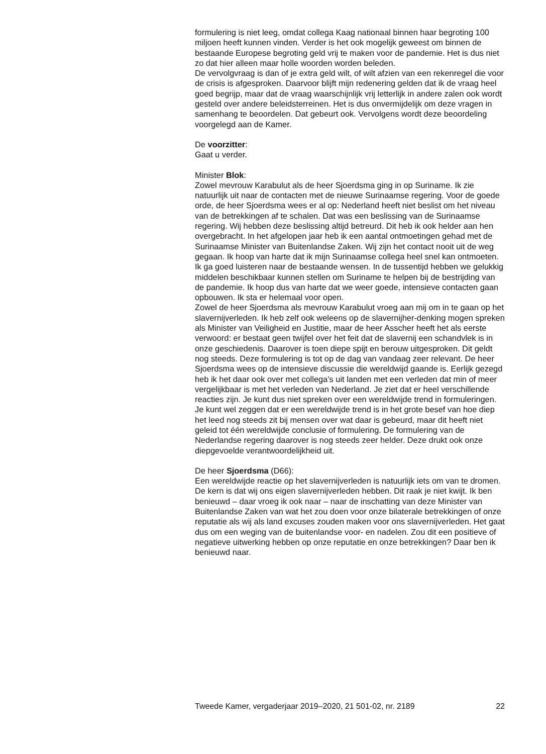formulering is niet leeg, omdat collega Kaag nationaal binnen haar begroting 100 miljoen heeft kunnen vinden. Verder is het ook mogelijk geweest om binnen de bestaande Europese begroting geld vrij te maken voor de pandemie. Het is dus niet zo dat hier alleen maar holle woorden worden beleden.
De vervolgvraag is dan of je extra geld wilt, of wilt afzien van een rekenregel die voor de crisis is afgesproken. Daarvoor blijft mijn redenering gelden dat ik de vraag heel goed begrijp, maar dat de vraag waarschijnlijk vrij letterlijk in andere zalen ook wordt gesteld over andere beleidsterreinen. Het is dus onvermijdelijk om deze vragen in samenhang te beoordelen. Dat gebeurt ook. Vervolgens wordt deze beoordeling voorgelegd aan de Kamer.
De voorzitter:
Gaat u verder.
Minister Blok:
Zowel mevrouw Karabulut als de heer Sjoerdsma ging in op Suriname. Ik zie natuurlijk uit naar de contacten met de nieuwe Surinaamse regering. Voor de goede orde, de heer Sjoerdsma wees er al op: Nederland heeft niet beslist om het niveau van de betrekkingen af te schalen. Dat was een beslissing van de Surinaamse regering. Wij hebben deze beslissing altijd betreurd. Dit heb ik ook helder aan hen overgebracht. In het afgelopen jaar heb ik een aantal ontmoetingen gehad met de Surinaamse Minister van Buitenlandse Zaken. Wij zijn het contact nooit uit de weg gegaan. Ik hoop van harte dat ik mijn Surinaamse collega heel snel kan ontmoeten. Ik ga goed luisteren naar de bestaande wensen. In de tussentijd hebben we gelukkig middelen beschikbaar kunnen stellen om Suriname te helpen bij de bestrijding van de pandemie. Ik hoop dus van harte dat we weer goede, intensieve contacten gaan opbouwen. Ik sta er helemaal voor open.
Zowel de heer Sjoerdsma als mevrouw Karabulut vroeg aan mij om in te gaan op het slavernijverleden. Ik heb zelf ook weleens op de slavernijher-denking mogen spreken als Minister van Veiligheid en Justitie, maar de heer Asscher heeft het als eerste verwoord: er bestaat geen twijfel over het feit dat de slavernij een schandvlek is in onze geschiedenis. Daarover is toen diepe spijt en berouw uitgesproken. Dit geldt nog steeds. Deze formulering is tot op de dag van vandaag zeer relevant. De heer Sjoerdsma wees op de intensieve discussie die wereldwijd gaande is. Eerlijk gezegd heb ik het daar ook over met collega’s uit landen met een verleden dat min of meer vergelijkbaar is met het verleden van Nederland. Je ziet dat er heel verschillende reacties zijn. Je kunt dus niet spreken over een wereldwijde trend in formuleringen. Je kunt wel zeggen dat er een wereldwijde trend is in het grote besef van hoe diep het leed nog steeds zit bij mensen over wat daar is gebeurd, maar dit heeft niet geleid tot één wereldwijde conclusie of formulering. De formulering van de Nederlandse regering daarover is nog steeds zeer helder. Deze drukt ook onze diepgevoelde verantwoordelijkheid uit.
De heer Sjoerdsma (D66):
Een wereldwijde reactie op het slavernijverleden is natuurlijk iets om van te dromen. De kern is dat wij ons eigen slavernijverleden hebben. Dit raak je niet kwijt. Ik ben benieuwd – daar vroeg ik ook naar – naar de inschatting van deze Minister van Buitenlandse Zaken van wat het zou doen voor onze bilaterale betrekkingen of onze reputatie als wij als land excuses zouden maken voor ons slavernijverleden. Het gaat dus om een weging van de buitenlandse voor- en nadelen. Zou dit een positieve of negatieve uitwerking hebben op onze reputatie en onze betrekkingen? Daar ben ik benieuwd naar.
Tweede Kamer, vergaderjaar 2019–2020, 21 501-02, nr. 2189 22